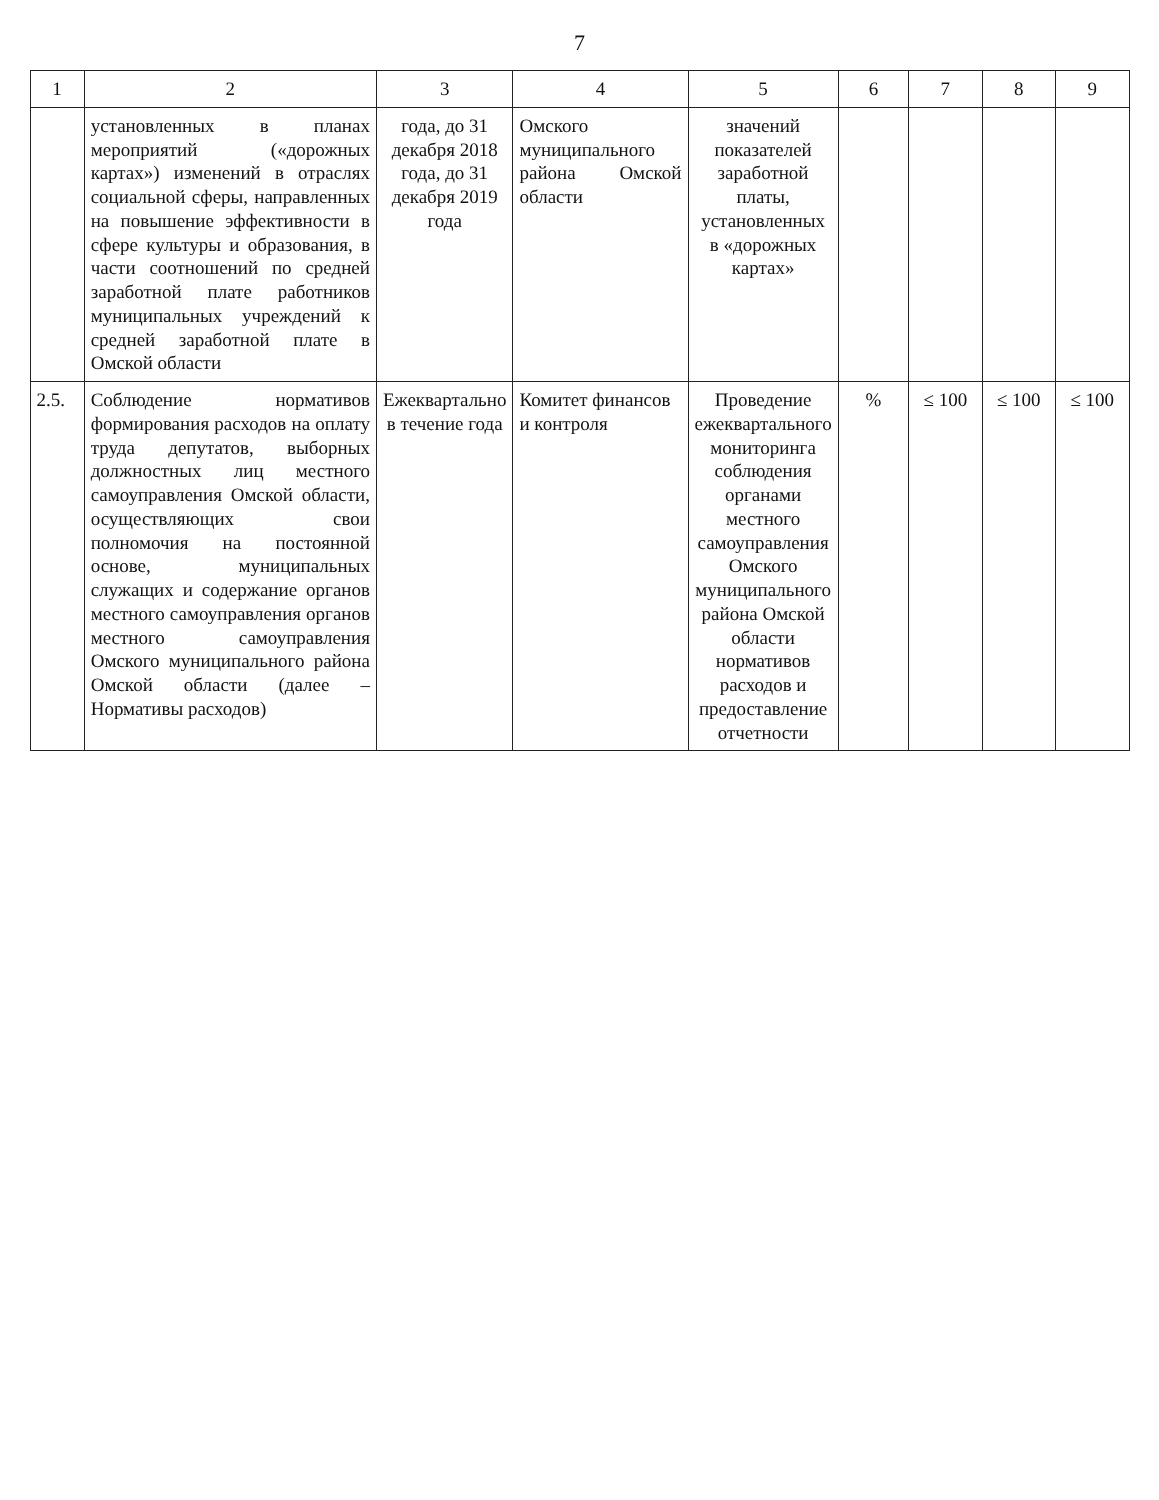7
| 1 | 2 | 3 | 4 | 5 | 6 | 7 | 8 | 9 |
| --- | --- | --- | --- | --- | --- | --- | --- | --- |
| | установленных в планах мероприятий («дорожных картах») изменений в отраслях социальной сферы, направленных на повышение эффективности в сфере культуры и образования, в части соотношений по средней заработной плате работников муниципальных учреждений к средней заработной плате в Омской области | года, до 31 декабря 2018 года, до 31 декабря 2019 года | Омского муниципального района Омской области | значений показателей заработной платы, установленных в «дорожных картах» | | | | |
| 2.5. | Соблюдение нормативов формирования расходов на оплату труда депутатов, выборных должностных лиц местного самоуправления Омской области, осуществляющих свои полномочия на постоянной основе, муниципальных служащих и содержание органов местного самоуправления органов местного самоуправления Омского муниципального района Омской области (далее – Нормативы расходов) | Ежеквартально в течение года | Комитет финансов и контроля | Проведение ежеквартального мониторинга соблюдения органами местного самоуправления Омского муниципального района Омской области нормативов расходов и предоставление отчетности | % | ≤ 100 | ≤ 100 | ≤ 100 |